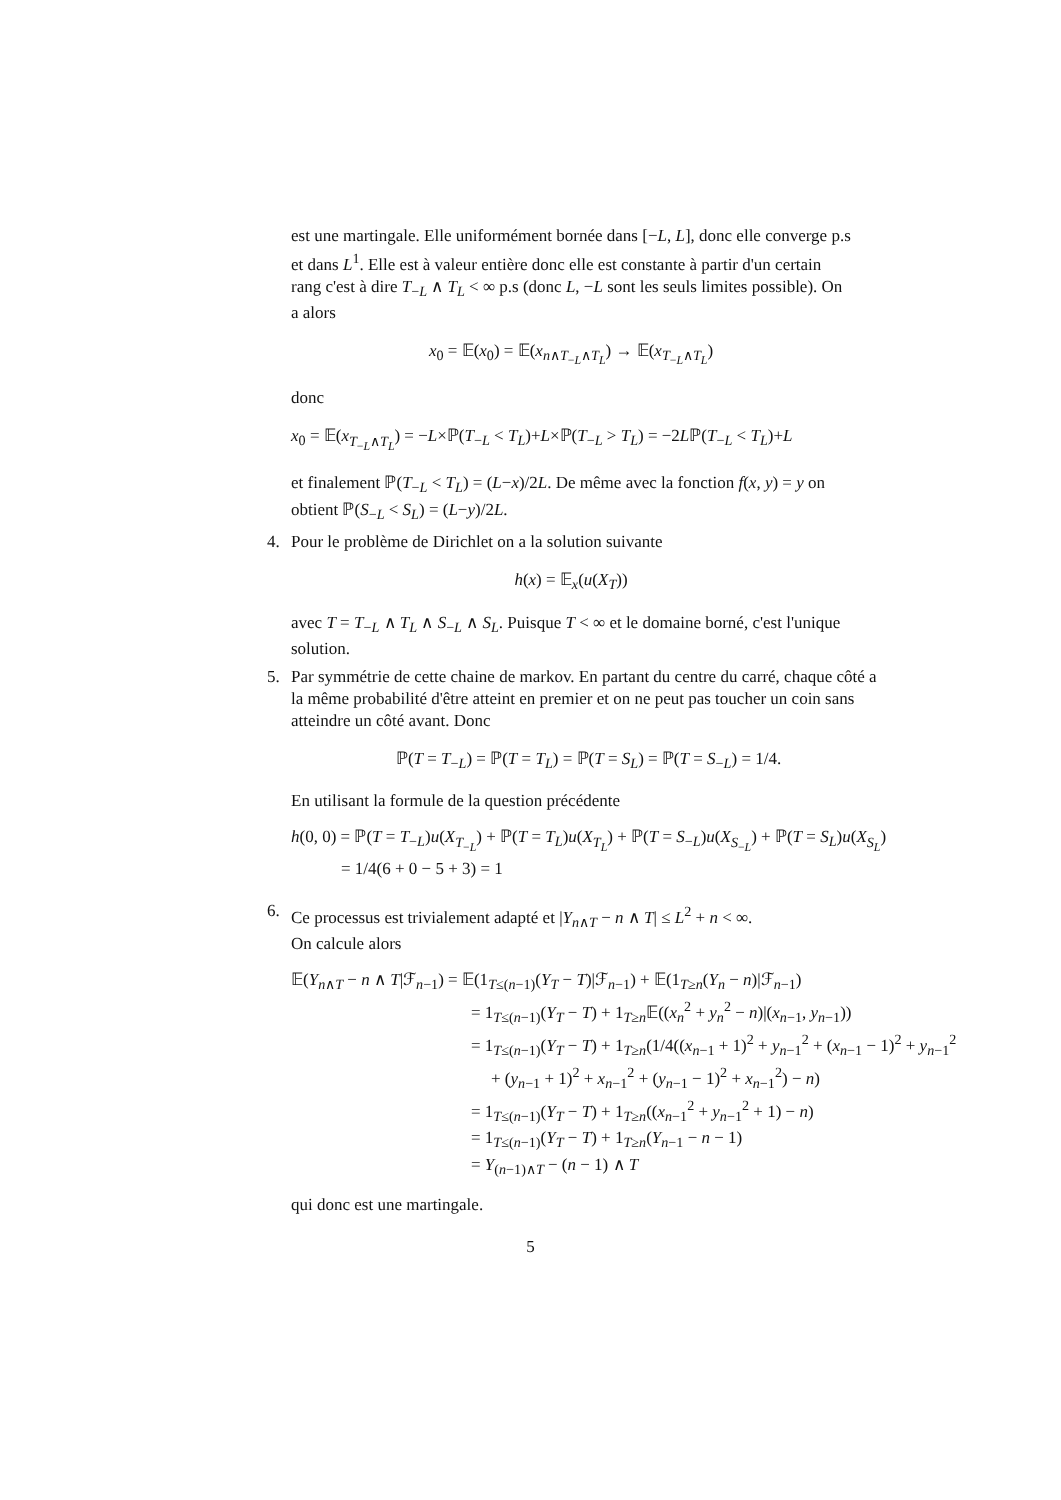est une martingale. Elle uniformément bornée dans [−L, L], donc elle converge p.s et dans L<sup>1</sup>. Elle est à valeur entière donc elle est constante à partir d'un certain rang c'est à dire T<sub>−L</sub> ∧ T<sub>L</sub> < ∞ p.s (donc L, −L sont les seuls limites possible). On a alors
x<sub>0</sub> = 𝔼(x<sub>0</sub>) = 𝔼(x<sub>n∧T<sub>−L</sub>∧T<sub>L</sub></sub>) → 𝔼(x<sub>T<sub>−L</sub>∧T<sub>L</sub></sub>)
donc
x<sub>0</sub> = 𝔼(x<sub>T<sub>−L</sub>∧T<sub>L</sub></sub>) = −L×ℙ(T<sub>−L</sub> < T<sub>L</sub>)+L×ℙ(T<sub>−L</sub> > T<sub>L</sub>) = −2Lℙ(T<sub>−L</sub> < T<sub>L</sub>)+L
et finalement ℙ(T<sub>−L</sub> < T<sub>L</sub>) = (L−x)/2L. De même avec la fonction f(x, y) = y on obtient ℙ(S<sub>−L</sub> < S<sub>L</sub>) = (L−y)/2L.
4. Pour le problème de Dirichlet on a la solution suivante
h(x) = 𝔼<sub>x</sub>(u(X<sub>T</sub>))
avec T = T<sub>−L</sub> ∧ T<sub>L</sub> ∧ S<sub>−L</sub> ∧ S<sub>L</sub>. Puisque T < ∞ et le domaine borné, c'est l'unique solution.
5. Par symmétrie de cette chaine de markov. En partant du centre du carré, chaque côté a la même probabilité d'être atteint en premier et on ne peut pas toucher un coin sans atteindre un côté avant. Donc
ℙ(T = T<sub>−L</sub>) = ℙ(T = T<sub>L</sub>) = ℙ(T = S<sub>L</sub>) = ℙ(T = S<sub>−L</sub>) = 1/4.
En utilisant la formule de la question précédente
h(0, 0) = ℙ(T = T<sub>−L</sub>)u(X<sub>T<sub>−L</sub></sub>) + ℙ(T = T<sub>L</sub>)u(X<sub>T<sub>L</sub></sub>) + ℙ(T = S<sub>−L</sub>)u(X<sub>S<sub>−L</sub></sub>) + ℙ(T = S<sub>L</sub>)u(X<sub>S<sub>L</sub></sub>)
= 1/4(6 + 0 − 5 + 3) = 1
6. Ce processus est trivialement adapté et |Y<sub>n∧T</sub> − n ∧ T| ≤ L<sup>2</sup> + n < ∞.
On calcule alors
𝔼(Y<sub>n∧T</sub> − n ∧ T|ℱ<sub>n−1</sub>) = 𝔼(1<sub>T≤(n−1)</sub>(Y<sub>T</sub> − T)|ℱ<sub>n−1</sub>) + 𝔼(1<sub>T≥n</sub>(Y<sub>n</sub> − n)|ℱ<sub>n−1</sub>)
= 1<sub>T≤(n−1)</sub>(Y<sub>T</sub> − T) + 1<sub>T≥n</sub>𝔼((x<sub>n</sub><sup>2</sup> + y<sub>n</sub><sup>2</sup> − n)|(x<sub>n−1</sub>, y<sub>n−1</sub>))
= 1<sub>T≤(n−1)</sub>(Y<sub>T</sub> − T) + 1<sub>T≥n</sub>(1/4((x<sub>n−1</sub> + 1)<sup>2</sup> + y<sub>n−1</sub><sup>2</sup> + (x<sub>n−1</sub> − 1)<sup>2</sup> + y<sub>n−1</sub><sup>2</sup>
+ (y<sub>n−1</sub> + 1)<sup>2</sup> + x<sub>n−1</sub><sup>2</sup> + (y<sub>n−1</sub> − 1)<sup>2</sup> + x<sub>n−1</sub><sup>2</sup>) − n)
= 1<sub>T≤(n−1)</sub>(Y<sub>T</sub> − T) + 1<sub>T≥n</sub>((x<sub>n−1</sub><sup>2</sup> + y<sub>n−1</sub><sup>2</sup> + 1) − n)
= 1<sub>T≤(n−1)</sub>(Y<sub>T</sub> − T) + 1<sub>T≥n</sub>(Y<sub>n−1</sub> − n − 1)
= Y<sub>(n−1)∧T</sub> − (n − 1) ∧ T
qui donc est une martingale.
5